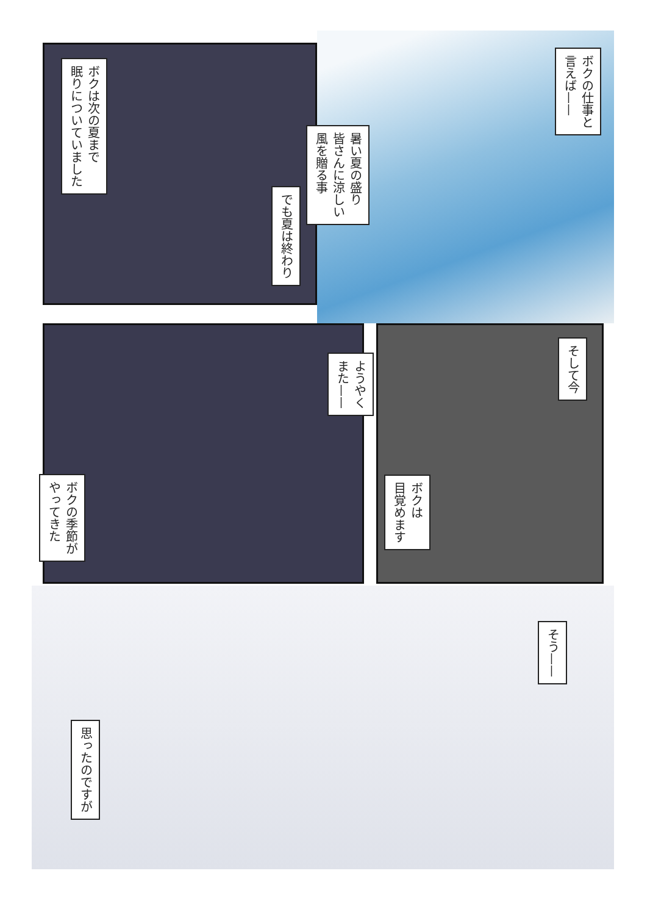ボクは次の夏まで
眠りについていました
ボクの仕事と
言えば——
暑い夏の盛り
皆さんに涼しい
風を贈る事
でも夏は終わり
ようやく
また——
ボクの季節が
やってきた
そして今
ボクは
目覚めます
そう——
思ったのですが